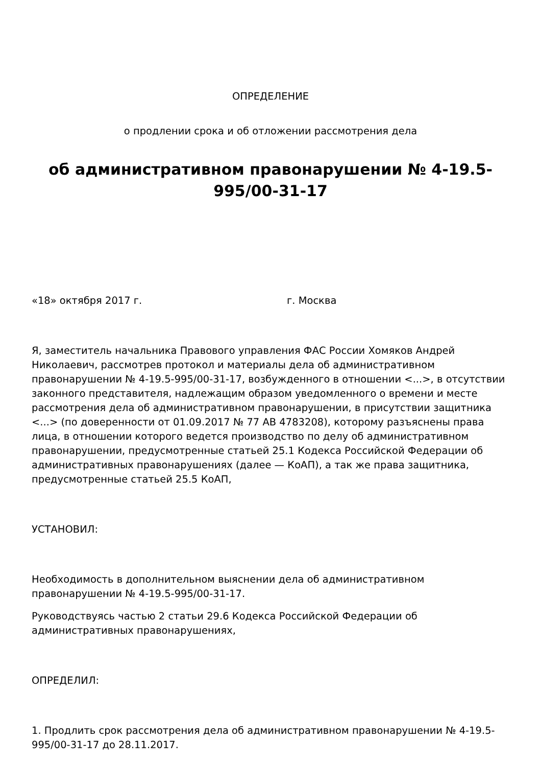ОПРЕДЕЛЕНИЕ
о продлении срока и об отложении рассмотрения дела
об административном правонарушении № 4-19.5-
995/00-31-17
«18» октября 2017 г. г. Москва
Я, заместитель начальника Правового управления ФАС России Хомяков Андрей Николаевич, рассмотрев протокол и материалы дела об административном правонарушении № 4-19.5-995/00-31-17, возбужденного в отношении <...>, в отсутствии законного представителя, надлежащим образом уведомленного о времени и месте рассмотрения дела об административном правонарушении, в присутствии защитника <...> (по доверенности от 01.09.2017 № 77 АВ 4783208), которому разъяснены права лица, в отношении которого ведется производство по делу об административном правонарушении, предусмотренные статьей 25.1 Кодекса Российской Федерации об административных правонарушениях (далее — КоАП), а так же права защитника, предусмотренные статьей 25.5 КоАП,
УСТАНОВИЛ:
Необходимость в дополнительном выяснении дела об административном правонарушении № 4-19.5-995/00-31-17.
Руководствуясь частью 2 статьи 29.6 Кодекса Российской Федерации об административных правонарушениях,
ОПРЕДЕЛИЛ:
1. Продлить срок рассмотрения дела об административном правонарушении № 4-19.5-995/00-31-17 до 28.11.2017.